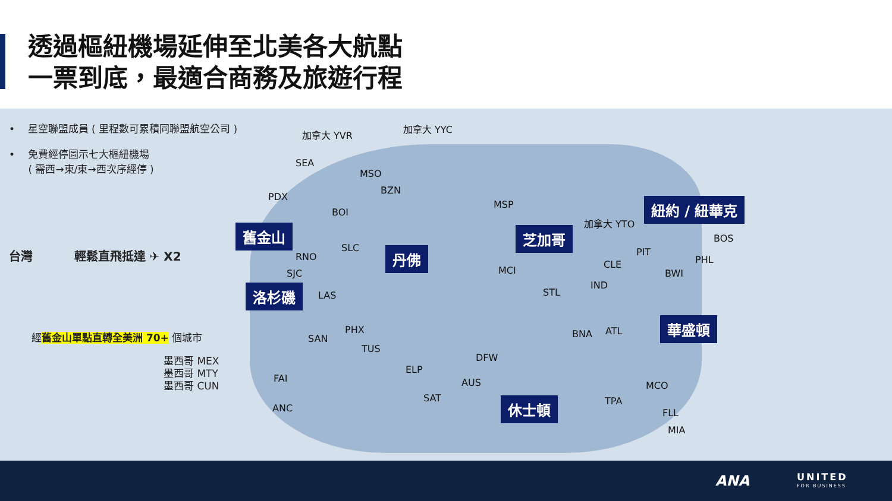透過樞紐機場延伸至北美各大航點
一票到底，最適合商務及旅遊行程
• 星空聯盟成員 ( 里程數可累積同聯盟航空公司 )
• 免費經停圖示七大樞紐機場
( 需西→東/東→西次序經停 )
台灣 輕鬆直飛抵達 ✈ X2
經舊金山單點直轉全美洲 70+ 個城市
墨西哥 MEX
墨西哥 MTY
墨西哥 CUN
加拿大 YVR
加拿大 YYC
SEA
MSO
BZN
PDX
BOI
MSP
加拿大 YTO
BOS
RNO
SLC
SJC
LAS
MCI
STL
IND
CLE
PIT
PHL
BWI
PHX
SAN
TUS
BNA ATL
DFW
ELP
FAI
ANC
AUS
SAT
MCO
TPA
FLL
MIA
舊金山
洛杉磯
丹佛
芝加哥
紐約 / 紐華克
華盛頓
休士頓
ANA UNITED
FOR BUSINESS